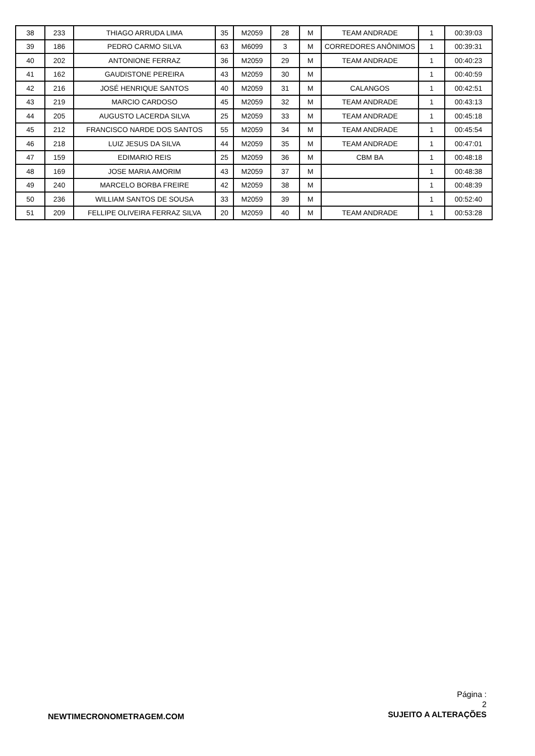| 38 | 233 | THIAGO ARRUDA LIMA | 35 | M2059 | 28 | M | TEAM ANDRADE | 1 | 00:39:03 |
| 39 | 186 | PEDRO CARMO SILVA | 63 | M6099 | 3 | M | CORREDORES ANÔNIMOS | 1 | 00:39:31 |
| 40 | 202 | ANTONIONE FERRAZ | 36 | M2059 | 29 | M | TEAM ANDRADE | 1 | 00:40:23 |
| 41 | 162 | GAUDISTONE PEREIRA | 43 | M2059 | 30 | M | | 1 | 00:40:59 |
| 42 | 216 | JOSÉ HENRIQUE SANTOS | 40 | M2059 | 31 | M | CALANGOS | 1 | 00:42:51 |
| 43 | 219 | MARCIO CARDOSO | 45 | M2059 | 32 | M | TEAM ANDRADE | 1 | 00:43:13 |
| 44 | 205 | AUGUSTO LACERDA SILVA | 25 | M2059 | 33 | M | TEAM ANDRADE | 1 | 00:45:18 |
| 45 | 212 | FRANCISCO NARDE DOS SANTOS | 55 | M2059 | 34 | M | TEAM ANDRADE | 1 | 00:45:54 |
| 46 | 218 | LUIZ JESUS DA SILVA | 44 | M2059 | 35 | M | TEAM ANDRADE | 1 | 00:47:01 |
| 47 | 159 | EDIMARIO REIS | 25 | M2059 | 36 | M | CBM BA | 1 | 00:48:18 |
| 48 | 169 | JOSE MARIA AMORIM | 43 | M2059 | 37 | M | | 1 | 00:48:38 |
| 49 | 240 | MARCELO BORBA FREIRE | 42 | M2059 | 38 | M | | 1 | 00:48:39 |
| 50 | 236 | WILLIAM SANTOS DE SOUSA | 33 | M2059 | 39 | M | | 1 | 00:52:40 |
| 51 | 209 | FELLIPE OLIVEIRA FERRAZ SILVA | 20 | M2059 | 40 | M | TEAM ANDRADE | 1 | 00:53:28 |
NEWTIMECRONOMETRAGEM.COM
Página :
2
SUJEITO A ALTERAÇÕES